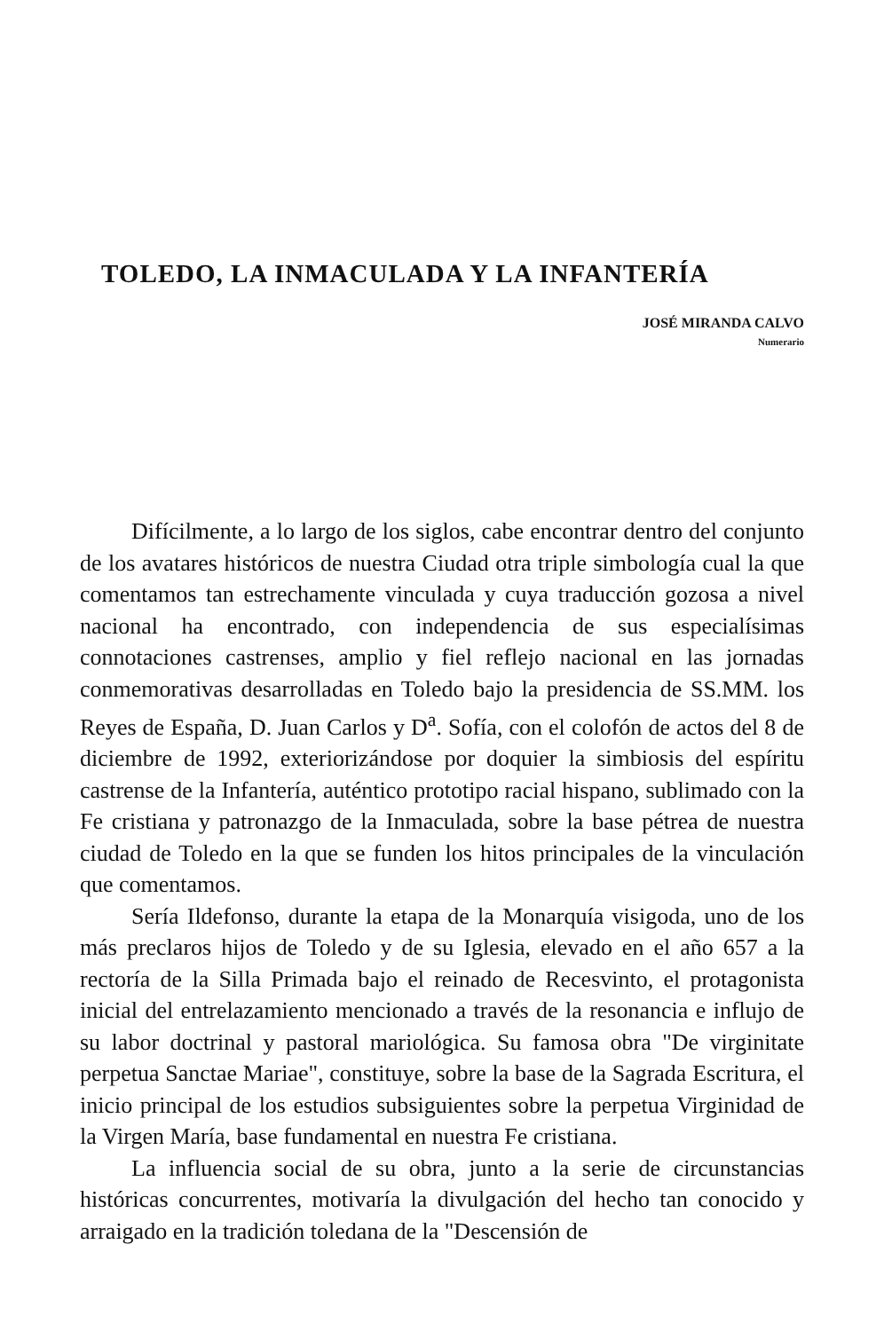TOLEDO, LA INMACULADA Y LA INFANTERÍA
JOSÉ MIRANDA CALVO
Numerario
Difícilmente, a lo largo de los siglos, cabe encontrar dentro del conjunto de los avatares históricos de nuestra Ciudad otra triple simbología cual la que comentamos tan estrechamente vinculada y cuya traducción gozosa a nivel nacional ha encontrado, con independencia de sus especialísimas connotaciones castrenses, amplio y fiel reflejo nacional en las jornadas conmemorativas desarrolladas en Toledo bajo la presidencia de SS.MM. los Reyes de España, D. Juan Carlos y D<sup>a</sup>. Sofía, con el colofón de actos del 8 de diciembre de 1992, exteriorizándose por doquier la simbiosis del espíritu castrense de la Infantería, auténtico prototipo racial hispano, sublimado con la Fe cristiana y patronazgo de la Inmaculada, sobre la base pétrea de nuestra ciudad de Toledo en la que se funden los hitos principales de la vinculación que comentamos.
Sería Ildefonso, durante la etapa de la Monarquía visigoda, uno de los más preclaros hijos de Toledo y de su Iglesia, elevado en el año 657 a la rectoría de la Silla Primada bajo el reinado de Recesvinto, el protagonista inicial del entrelazamiento mencionado a través de la resonancia e influjo de su labor doctrinal y pastoral mariológica. Su famosa obra "De virginitate perpetua Sanctae Mariae", constituye, sobre la base de la Sagrada Escritura, el inicio principal de los estudios subsiguientes sobre la perpetua Virginidad de la Virgen María, base fundamental en nuestra Fe cristiana.
La influencia social de su obra, junto a la serie de circunstancias históricas concurrentes, motivaría la divulgación del hecho tan conocido y arraigado en la tradición toledana de la "Descensión de